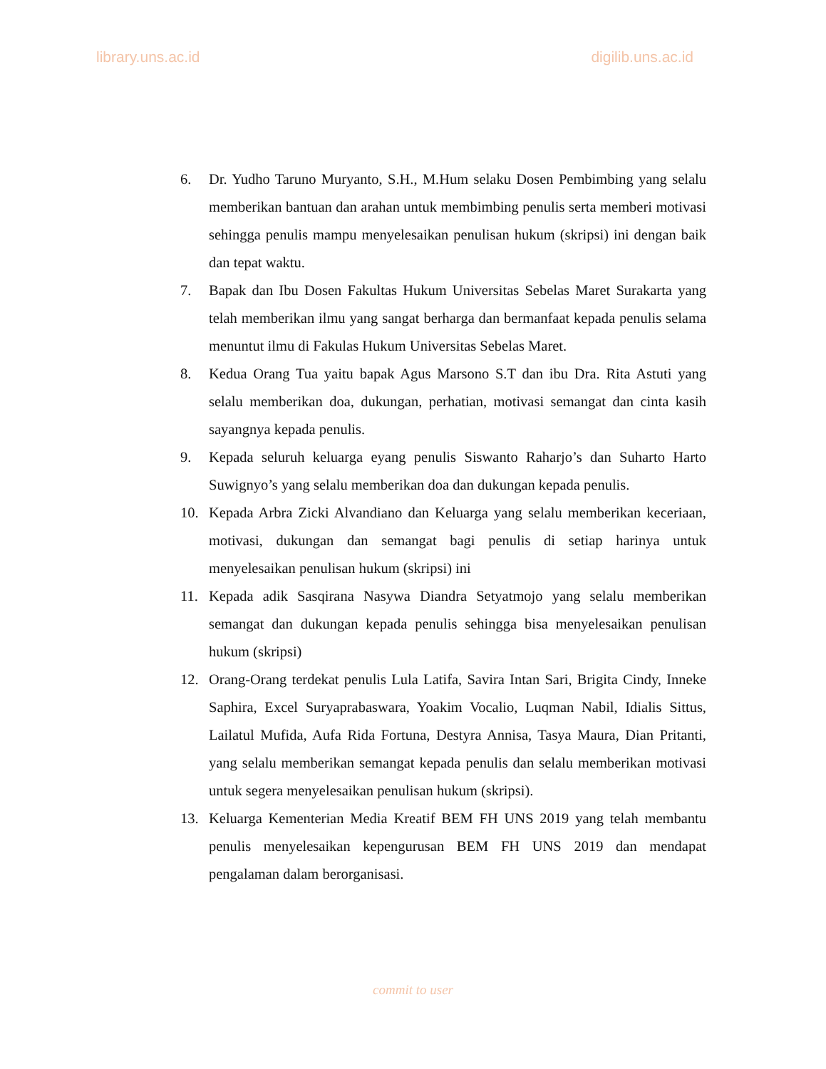library.uns.ac.id digilib.uns.ac.id
6. Dr. Yudho Taruno Muryanto, S.H., M.Hum selaku Dosen Pembimbing yang selalu memberikan bantuan dan arahan untuk membimbing penulis serta memberi motivasi sehingga penulis mampu menyelesaikan penulisan hukum (skripsi) ini dengan baik dan tepat waktu.
7. Bapak dan Ibu Dosen Fakultas Hukum Universitas Sebelas Maret Surakarta yang telah memberikan ilmu yang sangat berharga dan bermanfaat kepada penulis selama menuntut ilmu di Fakulas Hukum Universitas Sebelas Maret.
8. Kedua Orang Tua yaitu bapak Agus Marsono S.T dan ibu Dra. Rita Astuti yang selalu memberikan doa, dukungan, perhatian, motivasi semangat dan cinta kasih sayangnya kepada penulis.
9. Kepada seluruh keluarga eyang penulis Siswanto Raharjo’s dan Suharto Harto Suwignyo’s yang selalu memberikan doa dan dukungan kepada penulis.
10. Kepada Arbra Zicki Alvandiano dan Keluarga yang selalu memberikan keceriaan, motivasi, dukungan dan semangat bagi penulis di setiap harinya untuk menyelesaikan penulisan hukum (skripsi) ini
11. Kepada adik Sasqirana Nasywa Diandra Setyatmojo yang selalu memberikan semangat dan dukungan kepada penulis sehingga bisa menyelesaikan penulisan hukum (skripsi)
12. Orang-Orang terdekat penulis Lula Latifa, Savira Intan Sari, Brigita Cindy, Inneke Saphira, Excel Suryaprabaswara, Yoakim Vocalio, Luqman Nabil, Idialis Sittus, Lailatul Mufida, Aufa Rida Fortuna, Destyra Annisa, Tasya Maura, Dian Pritanti, yang selalu memberikan semangat kepada penulis dan selalu memberikan motivasi untuk segera menyelesaikan penulisan hukum (skripsi).
13. Keluarga Kementerian Media Kreatif BEM FH UNS 2019 yang telah membantu penulis menyelesaikan kepengurusan BEM FH UNS 2019 dan mendapat pengalaman dalam berorganisasi.
commit to user